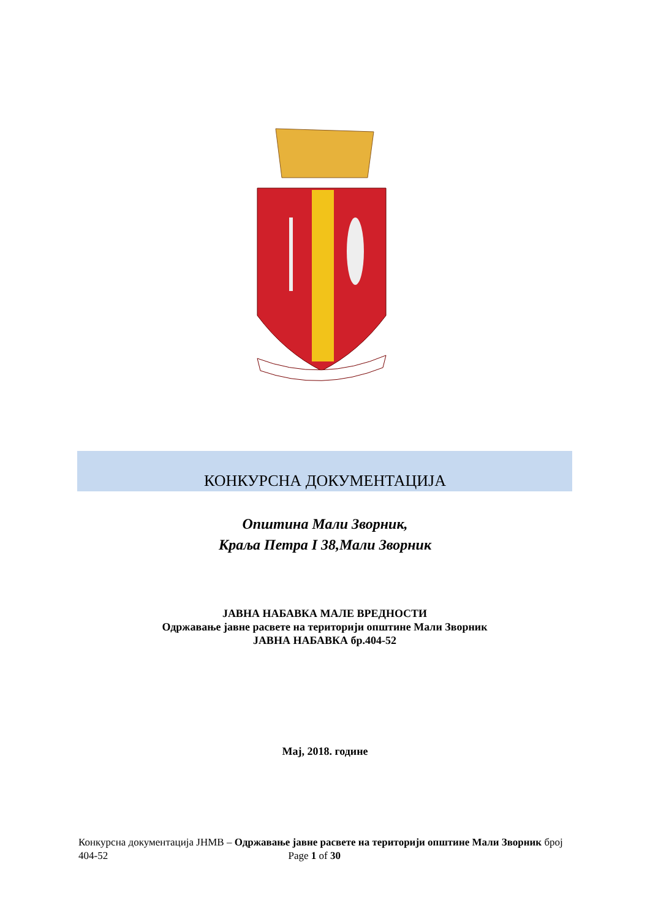КОНКУРСНА ДОКУМЕНТАЦИЈА
Општина Мали Зворник,
Краља Петра I 38,Мали Зворник
ЈАВНА НАБАВКА МАЛЕ ВРЕДНОСТИ
Одржавање јавне расвете на територији општине Мали Зворник
ЈАВНА НАБАВКА бр.404-52
Мај, 2018. године
Конкурсна документација ЈНМВ – Одржавање јавне расвете на територији општине Мали Зворник број 404-52 Page 1 of 30